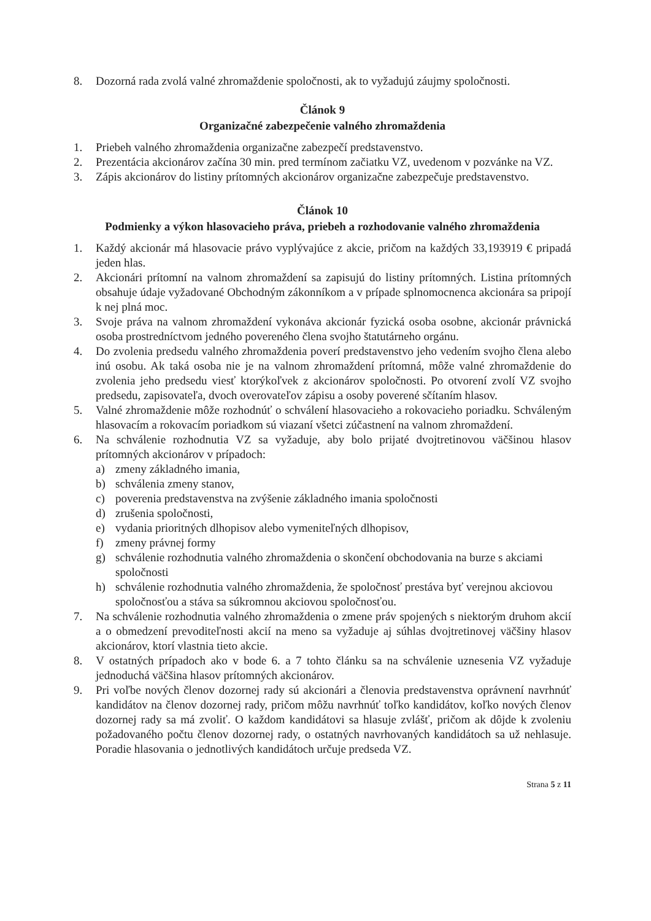8. Dozorná rada zvolá valné zhromaždenie spoločnosti, ak to vyžadujú záujmy spoločnosti.
Článok 9
Organizačné zabezpečenie valného zhromaždenia
1. Priebeh valného zhromaždenia organizačne zabezpečí predstavenstvo.
2. Prezentácia akcionárov začína 30 min. pred termínom začiatku VZ, uvedenom v pozvánke na VZ.
3. Zápis akcionárov do listiny prítomných akcionárov organizačne zabezpečuje predstavenstvo.
Článok 10
Podmienky a výkon hlasovacieho práva, priebeh a rozhodovanie valného zhromaždenia
1. Každý akcionár má hlasovacie právo vyplývajúce z akcie, pričom na každých 33,193919 € pripadá jeden hlas.
2. Akcionári prítomní na valnom zhromaždení sa zapisujú do listiny prítomných. Listina prítomných obsahuje údaje vyžadované Obchodným zákonníkom a v prípade splnomocnenca akcionára sa pripojí k nej plná moc.
3. Svoje práva na valnom zhromaždení vykonáva akcionár fyzická osoba osobne, akcionár právnická osoba prostredníctvom jedného povereného člena svojho štatutárneho orgánu.
4. Do zvolenia predsedu valného zhromaždenia poverí predstavenstvo jeho vedením svojho člena alebo inú osobu. Ak taká osoba nie je na valnom zhromaždení prítomná, môže valné zhromaždenie do zvolenia jeho predsedu viesť ktorýkoľvek z akcionárov spoločnosti. Po otvorení zvolí VZ svojho predsedu, zapisovateľa, dvoch overovateľov zápisu a osoby poverené sčítaním hlasov.
5. Valné zhromaždenie môže rozhodnúť o schválení hlasovacieho a rokovacieho poriadku. Schváleným hlasovacím a rokovacím poriadkom sú viazaní všetci zúčastnení na valnom zhromaždení.
6. Na schválenie rozhodnutia VZ sa vyžaduje, aby bolo prijaté dvojtretinovou väčšinou hlasov prítomných akcionárov v prípadoch:
a) zmeny základného imania,
b) schválenia zmeny stanov,
c) poverenia predstavenstva na zvýšenie základného imania spoločnosti
d) zrušenia spoločnosti,
e) vydania prioritných dlhopisov alebo vymeniteľných dlhopisov,
f) zmeny právnej formy
g) schválenie rozhodnutia valného zhromaždenia o skončení obchodovania na burze s akciami spoločnosti
h) schválenie rozhodnutia valného zhromaždenia, že spoločnosť prestáva byť verejnou akciovou spoločnosťou a stáva sa súkromnou akciovou spoločnosťou.
7. Na schválenie rozhodnutia valného zhromaždenia o zmene práv spojených s niektorým druhom akcií a o obmedzení prevoditeľnosti akcií na meno sa vyžaduje aj súhlas dvojtretinovej väčšiny hlasov akcionárov, ktorí vlastnia tieto akcie.
8. V ostatných prípadoch ako v bode 6. a 7 tohto článku sa na schválenie uznesenia VZ vyžaduje jednoduchá väčšina hlasov prítomných akcionárov.
9. Pri voľbe nových členov dozornej rady sú akcionári a členovia predstavenstva oprávnení navrhnúť kandidátov na členov dozornej rady, pričom môžu navrhnúť toľko kandidátov, koľko nových členov dozornej rady sa má zvoliť. O každom kandidátovi sa hlasuje zvlášť, pričom ak dôjde k zvoleniu požadovaného počtu členov dozornej rady, o ostatných navrhovaných kandidátoch sa už nehlasuje. Poradie hlasovania o jednotlivých kandidátoch určuje predseda VZ.
Strana 5 z 11